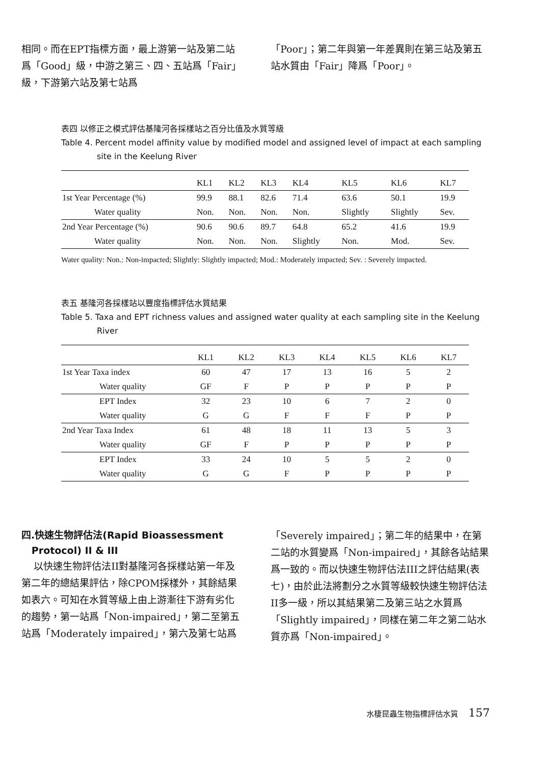相同。而在EPT指標方面，最上游第一站及第二站爲「Good」級，中游之第三、四、五站爲「Fair」級，下游第六站及第七站爲
「Poor」；第二年與第一年差異則在第三站及第五站水質由「Fair」降爲「Poor」。
表四 以修正之模式評估基隆河各採樣站之百分比值及水質等級
Table 4. Percent model affinity value by modified model and assigned level of impact at each sampling site in the Keelung River
| | KL1 | KL2 | KL3 | KL4 | KL5 | KL6 | KL7 |
| --- | --- | --- | --- | --- | --- | --- | --- |
| 1st Year Percentage (%) | 99.9 | 88.1 | 82.6 | 71.4 | 63.6 | 50.1 | 19.9 |
| Water quality | Non. | Non. | Non. | Non. | Slightly | Slightly | Sev. |
| 2nd Year Percentage (%) | 90.6 | 90.6 | 89.7 | 64.8 | 65.2 | 41.6 | 19.9 |
| Water quality | Non. | Non. | Non. | Slightly | Non. | Mod. | Sev. |
Water quality: Non.: Non-impacted; Slightly: Slightly impacted; Mod.: Moderately impacted; Sev. : Severely impacted.
表五 基隆河各採樣站以豐度指標評估水質結果
Table 5. Taxa and EPT richness values and assigned water quality at each sampling site in the Keelung River
| | KL1 | KL2 | KL3 | KL4 | KL5 | KL6 | KL7 |
| --- | --- | --- | --- | --- | --- | --- | --- |
| 1st Year Taxa index | 60 | 47 | 17 | 13 | 16 | 5 | 2 |
| Water quality | GF | F | P | P | P | P | P |
| EPT Index | 32 | 23 | 10 | 6 | 7 | 2 | 0 |
| Water quality | G | G | F | F | F | P | P |
| 2nd Year Taxa Index | 61 | 48 | 18 | 11 | 13 | 5 | 3 |
| Water quality | GF | F | P | P | P | P | P |
| EPT Index | 33 | 24 | 10 | 5 | 5 | 2 | 0 |
| Water quality | G | G | F | P | P | P | P |
四.快速生物評估法(Rapid Bioassessment
Protocol) II & III
以快速生物評估法II對基隆河各採樣站第一年及第二年的總結果評估，除CPOM採樣外，其餘結果如表六。可知在水質等級上由上游漸往下游有劣化的趨勢，第一站爲「Non-impaired」，第二至第五站爲「Moderately impaired」，第六及第七站爲
「Severely impaired」；第二年的結果中，在第二站的水質變爲「Non-impaired」，其餘各站結果爲一致的。而以快速生物評估法III之評估結果(表七)，由於此法將劃分之水質等級較快速生物評估法II多一級，所以其結果第二及第三站之水質爲「Slightly impaired」，同樣在第二年之第二站水質亦爲「Non-impaired」。
水棲昆蟲生物指標評估水質 157